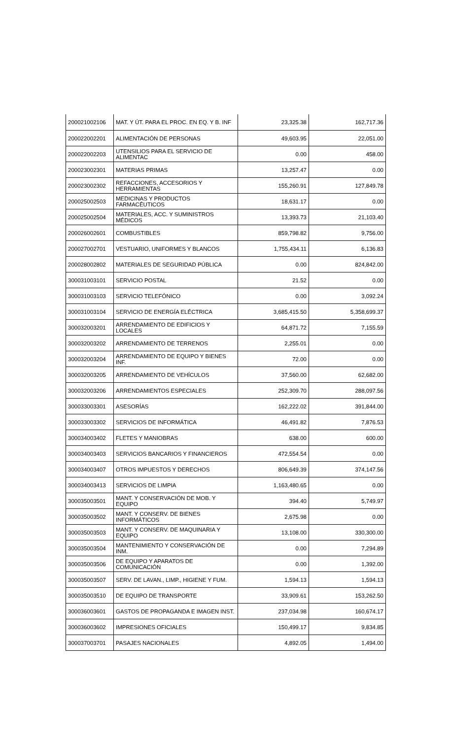| 200021002106 | MAT. Y ÚT. PARA EL PROC. EN EQ. Y B. INF | 23,325.38 | 162,717.36 |
| 200022002201 | ALIMENTACIÓN DE PERSONAS | 49,603.95 | 22,051.00 |
| 200022002203 | UTENSILIOS PARA EL SERVICIO DE ALIMENTAC | 0.00 | 458.00 |
| 200023002301 | MATERIAS PRIMAS | 13,257.47 | 0.00 |
| 200023002302 | REFACCIONES, ACCESORIOS Y HERRAMIENTAS | 155,260.91 | 127,849.78 |
| 200025002503 | MEDICINAS Y PRODUCTOS FARMACÉUTICOS | 18,631.17 | 0.00 |
| 200025002504 | MATERIALES, ACC. Y SUMINISTROS MÉDICOS | 13,393.73 | 21,103.40 |
| 200026002601 | COMBUSTIBLES | 859,798.82 | 9,756.00 |
| 200027002701 | VESTUARIO, UNIFORMES Y BLANCOS | 1,755,434.11 | 6,136.83 |
| 200028002802 | MATERIALES DE SEGURIDAD PÚBLICA | 0.00 | 824,842.00 |
| 300031003101 | SERVICIO POSTAL | 21.52 | 0.00 |
| 300031003103 | SERVICIO TELEFÓNICO | 0.00 | 3,092.24 |
| 300031003104 | SERVICIO DE ENERGÍA ELÉCTRICA | 3,685,415.50 | 5,358,699.37 |
| 300032003201 | ARRENDAMIENTO DE EDIFICIOS Y LOCALES | 64,871.72 | 7,155.59 |
| 300032003202 | ARRENDAMIENTO DE TERRENOS | 2,255.01 | 0.00 |
| 300032003204 | ARRENDAMIENTO DE EQUIPO Y BIENES INF. | 72.00 | 0.00 |
| 300032003205 | ARRENDAMIENTO DE VEHÍCULOS | 37,560.00 | 62,682.00 |
| 300032003206 | ARRENDAMIENTOS ESPECIALES | 252,309.70 | 288,097.56 |
| 300033003301 | ASESORÍAS | 162,222.02 | 391,844.00 |
| 300033003302 | SERVICIOS DE INFORMÁTICA | 46,491.82 | 7,876.53 |
| 300034003402 | FLETES Y MANIOBRAS | 638.00 | 600.00 |
| 300034003403 | SERVICIOS BANCARIOS Y FINANCIEROS | 472,554.54 | 0.00 |
| 300034003407 | OTROS IMPUESTOS Y DERECHOS | 806,649.39 | 374,147.56 |
| 300034003413 | SERVICIOS DE LIMPIA | 1,163,480.65 | 0.00 |
| 300035003501 | MANT. Y CONSERVACIÓN DE MOB. Y EQUIPO | 394.40 | 5,749.97 |
| 300035003502 | MANT. Y CONSERV. DE BIENES INFORMÁTICOS | 2,675.98 | 0.00 |
| 300035003503 | MANT. Y CONSERV. DE MAQUINARIA Y EQUIPO | 13,108.00 | 330,300.00 |
| 300035003504 | MANTENIMIENTO Y CONSERVACIÓN DE INM. | 0.00 | 7,294.89 |
| 300035003506 | DE EQUIPO Y APARATOS DE COMUNICACIÓN | 0.00 | 1,392.00 |
| 300035003507 | SERV. DE LAVAN., LIMP., HIGIENE Y FUM. | 1,594.13 | 1,594.13 |
| 300035003510 | DE EQUIPO DE TRANSPORTE | 33,909.61 | 153,262.50 |
| 300036003601 | GASTOS DE PROPAGANDA E IMAGEN INST. | 237,034.98 | 160,674.17 |
| 300036003602 | IMPRESIONES OFICIALES | 150,499.17 | 9,834.85 |
| 300037003701 | PASAJES NACIONALES | 4,892.05 | 1,494.00 |